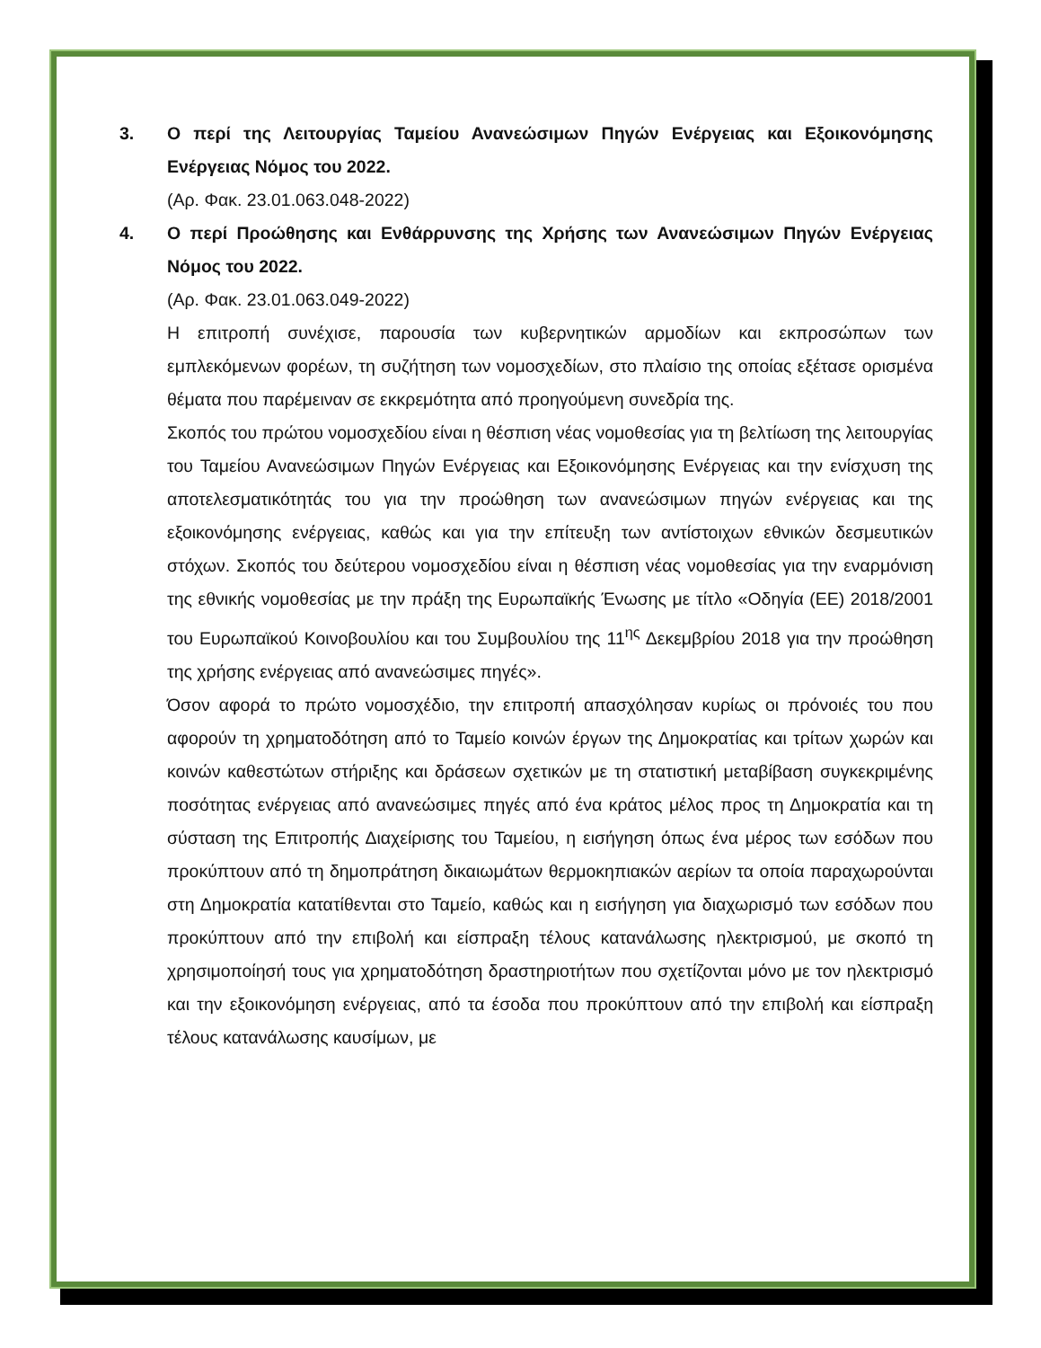3. Ο περί της Λειτουργίας Ταμείου Ανανεώσιμων Πηγών Ενέργειας και Εξοικονόμησης Ενέργειας Νόμος του 2022.
(Αρ. Φακ. 23.01.063.048-2022)
4. Ο περί Προώθησης και Ενθάρρυνσης της Χρήσης των Ανανεώσιμων Πηγών Ενέργειας Νόμος του 2022.
(Αρ. Φακ. 23.01.063.049-2022)
Η επιτροπή συνέχισε, παρουσία των κυβερνητικών αρμοδίων και εκπροσώπων των εμπλεκόμενων φορέων, τη συζήτηση των νομοσχεδίων, στο πλαίσιο της οποίας εξέτασε ορισμένα θέματα που παρέμειναν σε εκκρεμότητα από προηγούμενη συνεδρία της.
Σκοπός του πρώτου νομοσχεδίου είναι η θέσπιση νέας νομοθεσίας για τη βελτίωση της λειτουργίας του Ταμείου Ανανεώσιμων Πηγών Ενέργειας και Εξοικονόμησης Ενέργειας και την ενίσχυση της αποτελεσματικότητάς του για την προώθηση των ανανεώσιμων πηγών ενέργειας και της εξοικονόμησης ενέργειας, καθώς και για την επίτευξη των αντίστοιχων εθνικών δεσμευτικών στόχων. Σκοπός του δεύτερου νομοσχεδίου είναι η θέσπιση νέας νομοθεσίας για την εναρμόνιση της εθνικής νομοθεσίας με την πράξη της Ευρωπαϊκής Ένωσης με τίτλο «Οδηγία (ΕΕ) 2018/2001 του Ευρωπαϊκού Κοινοβουλίου και του Συμβουλίου της 11<sup>ης</sup> Δεκεμβρίου 2018 για την προώθηση της χρήσης ενέργειας από ανανεώσιμες πηγές».
Όσον αφορά το πρώτο νομοσχέδιο, την επιτροπή απασχόλησαν κυρίως οι πρόνοιές του που αφορούν τη χρηματοδότηση από το Ταμείο κοινών έργων της Δημοκρατίας και τρίτων χωρών και κοινών καθεστώτων στήριξης και δράσεων σχετικών με τη στατιστική μεταβίβαση συγκεκριμένης ποσότητας ενέργειας από ανανεώσιμες πηγές από ένα κράτος μέλος προς τη Δημοκρατία και τη σύσταση της Επιτροπής Διαχείρισης του Ταμείου, η εισήγηση όπως ένα μέρος των εσόδων που προκύπτουν από τη δημοπράτηση δικαιωμάτων θερμοκηπιακών αερίων τα οποία παραχωρούνται στη Δημοκρατία κατατίθενται στο Ταμείο, καθώς και η εισήγηση για διαχωρισμό των εσόδων που προκύπτουν από την επιβολή και είσπραξη τέλους κατανάλωσης ηλεκτρισμού, με σκοπό τη χρησιμοποίησή τους για χρηματοδότηση δραστηριοτήτων που σχετίζονται μόνο με τον ηλεκτρισμό και την εξοικονόμηση ενέργειας, από τα έσοδα που προκύπτουν από την επιβολή και είσπραξη τέλους κατανάλωσης καυσίμων, με